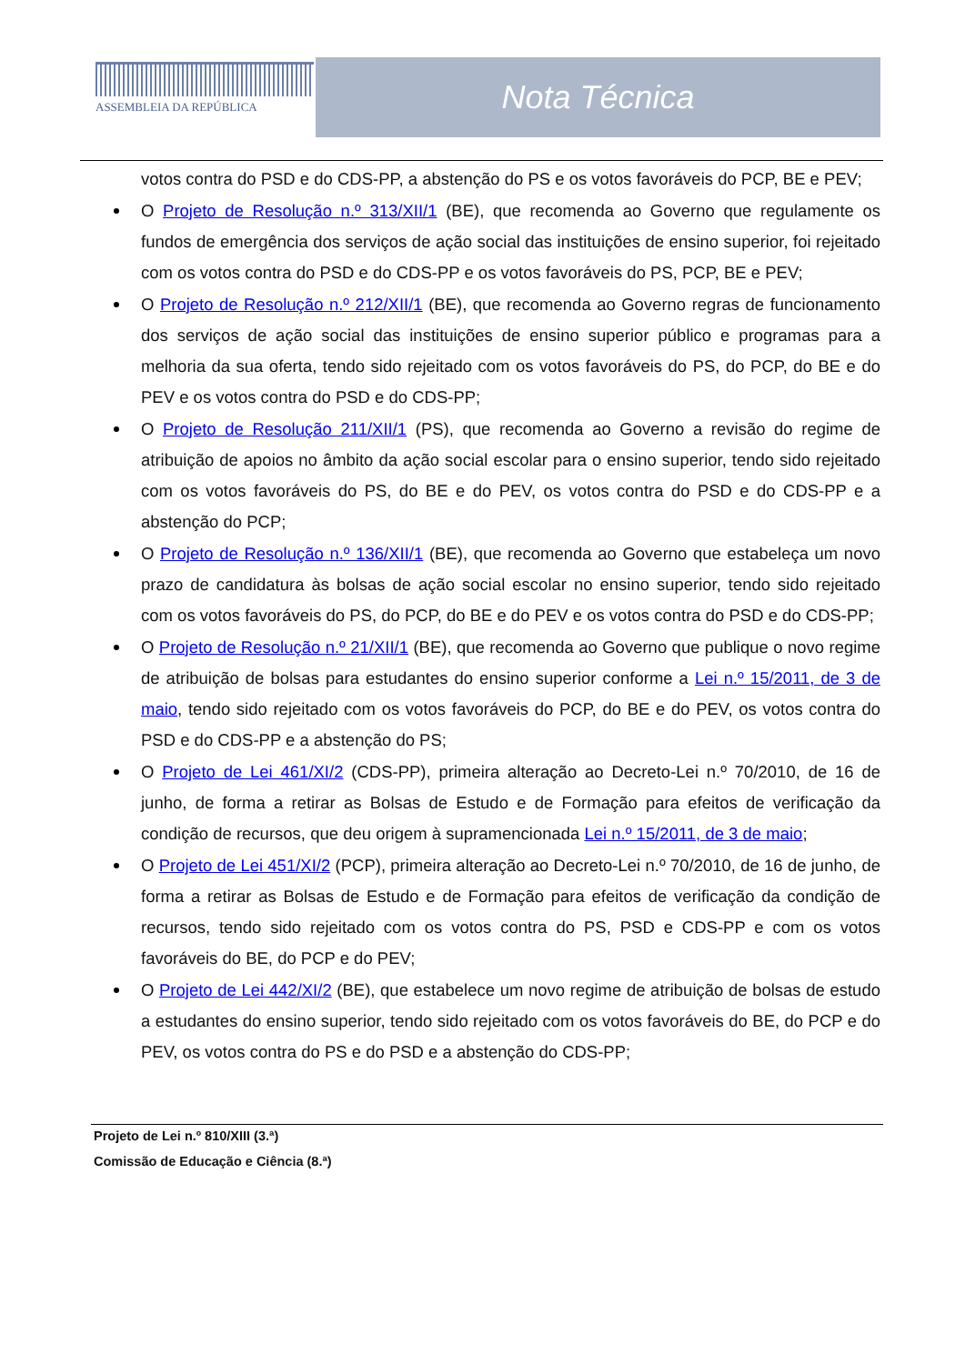ASSEMBLEIA DA REPÚBLICA
Nota Técnica
votos contra do PSD e do CDS-PP, a abstenção do PS e os votos favoráveis do PCP, BE e PEV;
O Projeto de Resolução n.º 313/XII/1 (BE), que recomenda ao Governo que regulamente os fundos de emergência dos serviços de ação social das instituições de ensino superior, foi rejeitado com os votos contra do PSD e do CDS-PP e os votos favoráveis do PS, PCP, BE e PEV;
O Projeto de Resolução n.º 212/XII/1 (BE), que recomenda ao Governo regras de funcionamento dos serviços de ação social das instituições de ensino superior público e programas para a melhoria da sua oferta, tendo sido rejeitado com os votos favoráveis do PS, do PCP, do BE e do PEV e os votos contra do PSD e do CDS-PP;
O Projeto de Resolução 211/XII/1 (PS), que recomenda ao Governo a revisão do regime de atribuição de apoios no âmbito da ação social escolar para o ensino superior, tendo sido rejeitado com os votos favoráveis do PS, do BE e do PEV, os votos contra do PSD e do CDS-PP e a abstenção do PCP;
O Projeto de Resolução n.º 136/XII/1 (BE), que recomenda ao Governo que estabeleça um novo prazo de candidatura às bolsas de ação social escolar no ensino superior, tendo sido rejeitado com os votos favoráveis do PS, do PCP, do BE e do PEV e os votos contra do PSD e do CDS-PP;
O Projeto de Resolução n.º 21/XII/1 (BE), que recomenda ao Governo que publique o novo regime de atribuição de bolsas para estudantes do ensino superior conforme a Lei n.º 15/2011, de 3 de maio, tendo sido rejeitado com os votos favoráveis do PCP, do BE e do PEV, os votos contra do PSD e do CDS-PP e a abstenção do PS;
O Projeto de Lei 461/XI/2 (CDS-PP), primeira alteração ao Decreto-Lei n.º 70/2010, de 16 de junho, de forma a retirar as Bolsas de Estudo e de Formação para efeitos de verificação da condição de recursos, que deu origem à supramencionada Lei n.º 15/2011, de 3 de maio;
O Projeto de Lei 451/XI/2 (PCP), primeira alteração ao Decreto-Lei n.º 70/2010, de 16 de junho, de forma a retirar as Bolsas de Estudo e de Formação para efeitos de verificação da condição de recursos, tendo sido rejeitado com os votos contra do PS, PSD e CDS-PP e com os votos favoráveis do BE, do PCP e do PEV;
O Projeto de Lei 442/XI/2 (BE), que estabelece um novo regime de atribuição de bolsas de estudo a estudantes do ensino superior, tendo sido rejeitado com os votos favoráveis do BE, do PCP e do PEV, os votos contra do PS e do PSD e a abstenção do CDS-PP;
Projeto de Lei n.º 810/XIII (3.ª)
Comissão de Educação e Ciência (8.ª)